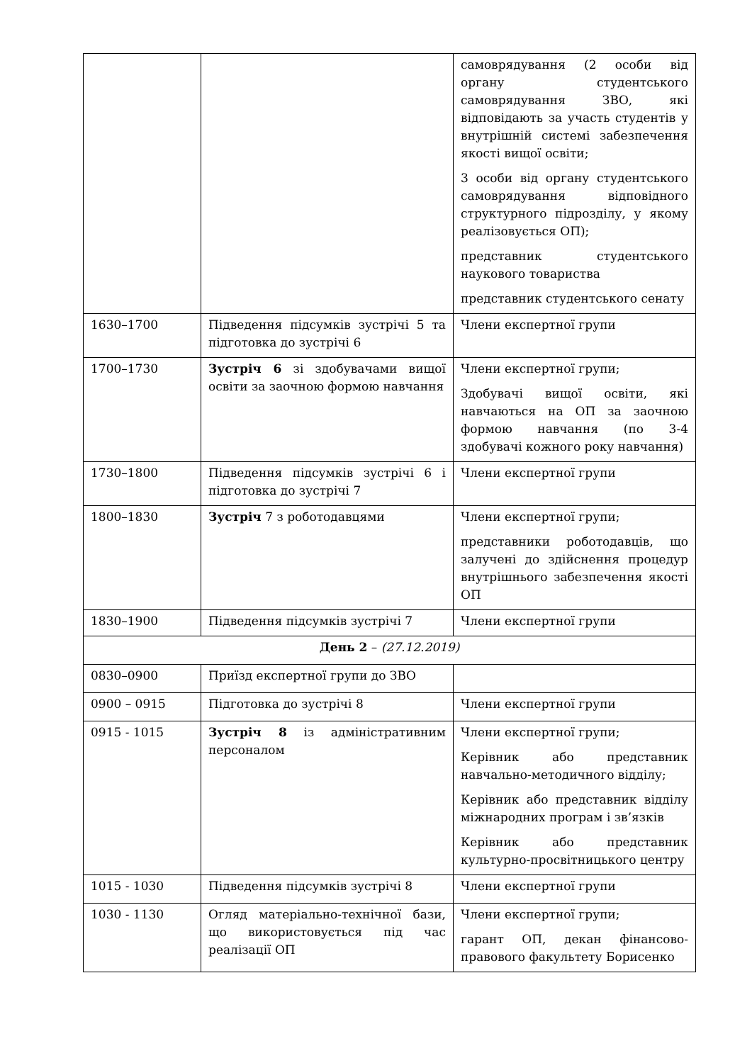| | | самоврядування (2 особи від органу студентського самоврядування ЗВО, які відповідають за участь студентів у внутрішній системі забезпечення якості вищої освіти; 3 особи від органу студентського самоврядування відповідного структурного підрозділу, у якому реалізовується ОП); представник студентського наукового товариства представник студентського сенату |
| 1630–1700 | Підведення підсумків зустрічі 5 та підготовка до зустрічі 6 | Члени експертної групи |
| 1700–1730 | Зустріч 6 зі здобувачами вищої освіти за заочною формою навчання | Члени експертної групи; Здобувачі вищої освіти, які навчаються на ОП за заочною формою навчання (по 3-4 здобувачі кожного року навчання) |
| 1730–1800 | Підведення підсумків зустрічі 6 і підготовка до зустрічі 7 | Члени експертної групи |
| 1800–1830 | Зустріч 7 з роботодавцями | Члени експертної групи; представники роботодавців, що залучені до здійснення процедур внутрішнього забезпечення якості ОП |
| 1830–1900 | Підведення підсумків зустрічі 7 | Члени експертної групи |
| День 2 – (27.12.2019) | | |
| 0830–0900 | Приїзд експертної групи до ЗВО | |
| 0900 – 0915 | Підготовка до зустрічі 8 | Члени експертної групи |
| 0915 - 1015 | Зустріч 8 із адміністративним персоналом | Члени експертної групи; Керівник або представник навчально-методичного відділу; Керівник або представник відділу міжнародних програм і зв’язків Керівник або представник культурно-просвітницького центру |
| 1015 - 1030 | Підведення підсумків зустрічі 8 | Члени експертної групи |
| 1030 - 1130 | Огляд матеріально-технічної бази, що використовується під час реалізації ОП | Члени експертної групи; гарант ОП, декан фінансово-правового факультету Борисенко |